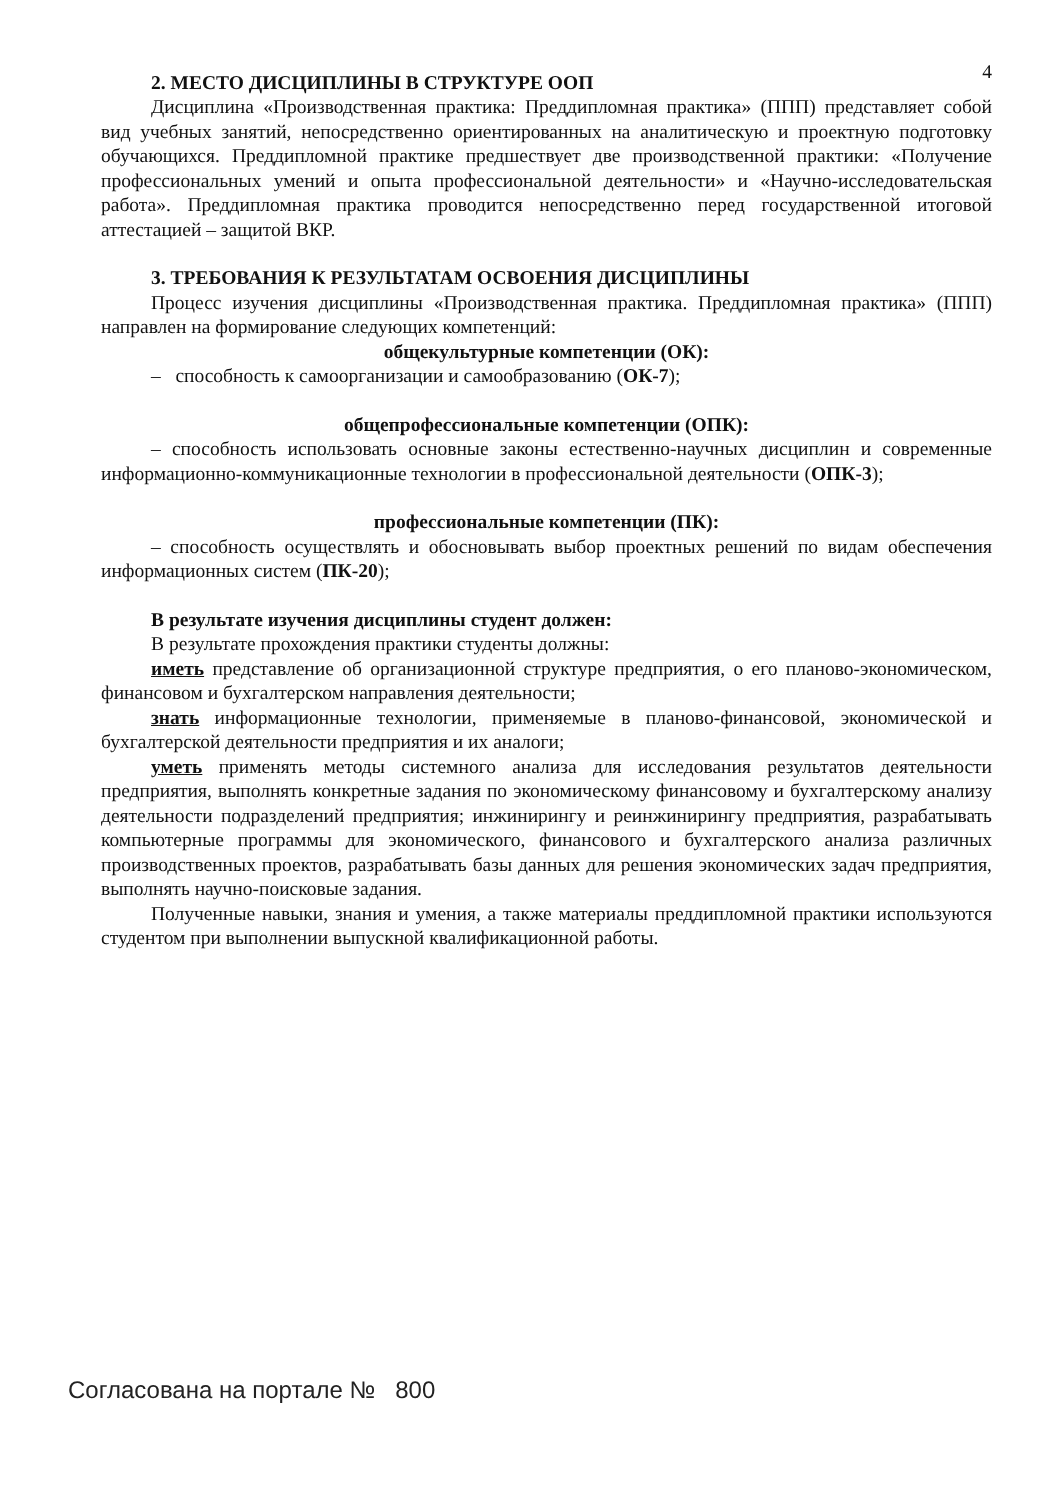4
2. МЕСТО ДИСЦИПЛИНЫ В СТРУКТУРЕ ООП
Дисциплина «Производственная практика: Преддипломная практика» (ППП) представляет собой вид учебных занятий, непосредственно ориентированных на аналитическую и проектную подготовку обучающихся. Преддипломной практике предшествует две производственной практики: «Получение профессиональных умений и опыта профессиональной деятельности» и «Научно-исследовательская работа». Преддипломная практика проводится непосредственно перед государственной итоговой аттестацией – защитой ВКР.
3. ТРЕБОВАНИЯ К РЕЗУЛЬТАТАМ ОСВОЕНИЯ ДИСЦИПЛИНЫ
Процесс изучения дисциплины «Производственная практика. Преддипломная практика» (ППП) направлен на формирование следующих компетенций:
общекультурные компетенции (ОК):
– способность к самоорганизации и самообразованию (ОК-7);
общепрофессиональные компетенции (ОПК):
– способность использовать основные законы естественно-научных дисциплин и современные информационно-коммуникационные технологии в профессиональной деятельности (ОПК-3);
профессиональные компетенции (ПК):
– способность осуществлять и обосновывать выбор проектных решений по видам обеспечения информационных систем (ПК-20);
В результате изучения дисциплины студент должен:
В результате прохождения практики студенты должны:
иметь представление об организационной структуре предприятия, о его планово-экономическом, финансовом и бухгалтерском направления деятельности;
знать информационные технологии, применяемые в планово-финансовой, экономической и бухгалтерской деятельности предприятия и их аналоги;
уметь применять методы системного анализа для исследования результатов деятельности предприятия, выполнять конкретные задания по экономическому финансовому и бухгалтерскому анализу деятельности подразделений предприятия; инжинирингу и реинжинирингу предприятия, разрабатывать компьютерные программы для экономического, финансового и бухгалтерского анализа различных производственных проектов, разрабатывать базы данных для решения экономических задач предприятия, выполнять научно-поисковые задания.
Полученные навыки, знания и умения, а также материалы преддипломной практики используются студентом при выполнении выпускной квалификационной работы.
Согласована на портале № 800